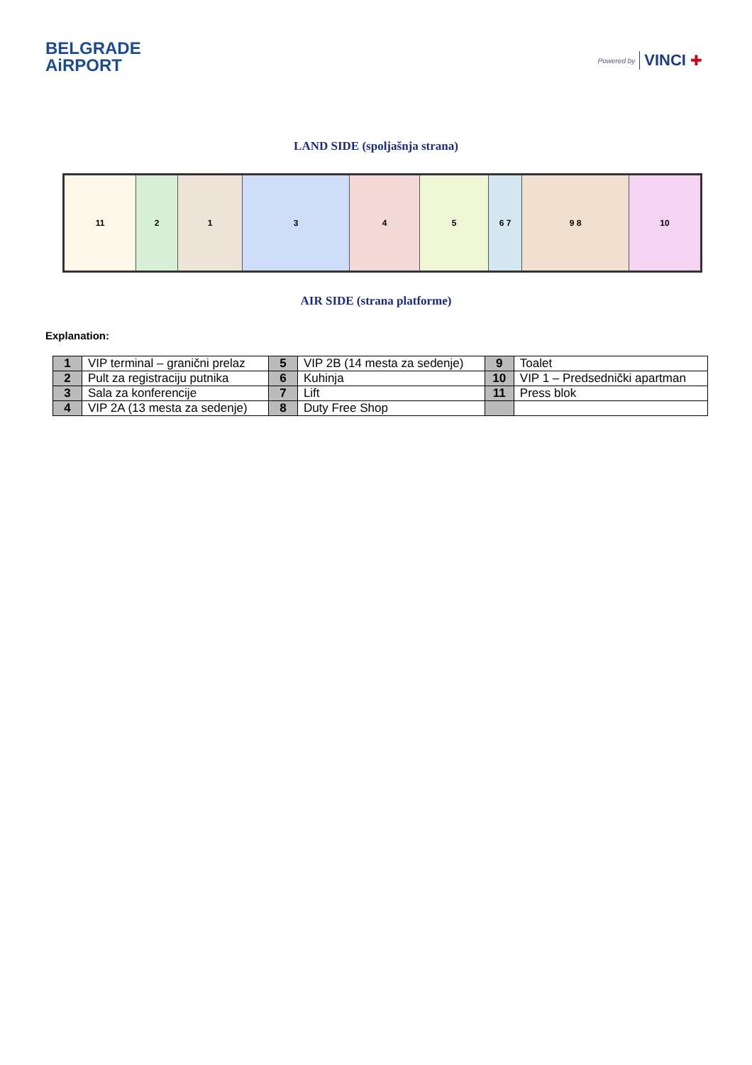BELGRADE
AiRPORT
Powered by VINCI ✚
LAND SIDE (spoljašnja strana)
11 2 1 3 4 5 6 7 9 8 10
AIR SIDE (strana platforme)
Explanation:
| 1 | VIP terminal – granični prelaz | 5 | VIP 2B (14 mesta za sedenje) | 9 | Toalet |
| 2 | Pult za registraciju putnika | 6 | Kuhinja | 10 | VIP 1 – Predsednički apartman |
| 3 | Sala za konferencije | 7 | Lift | 11 | Press blok |
| 4 | VIP 2A (13 mesta za sedenje) | 8 | Duty Free Shop | | |